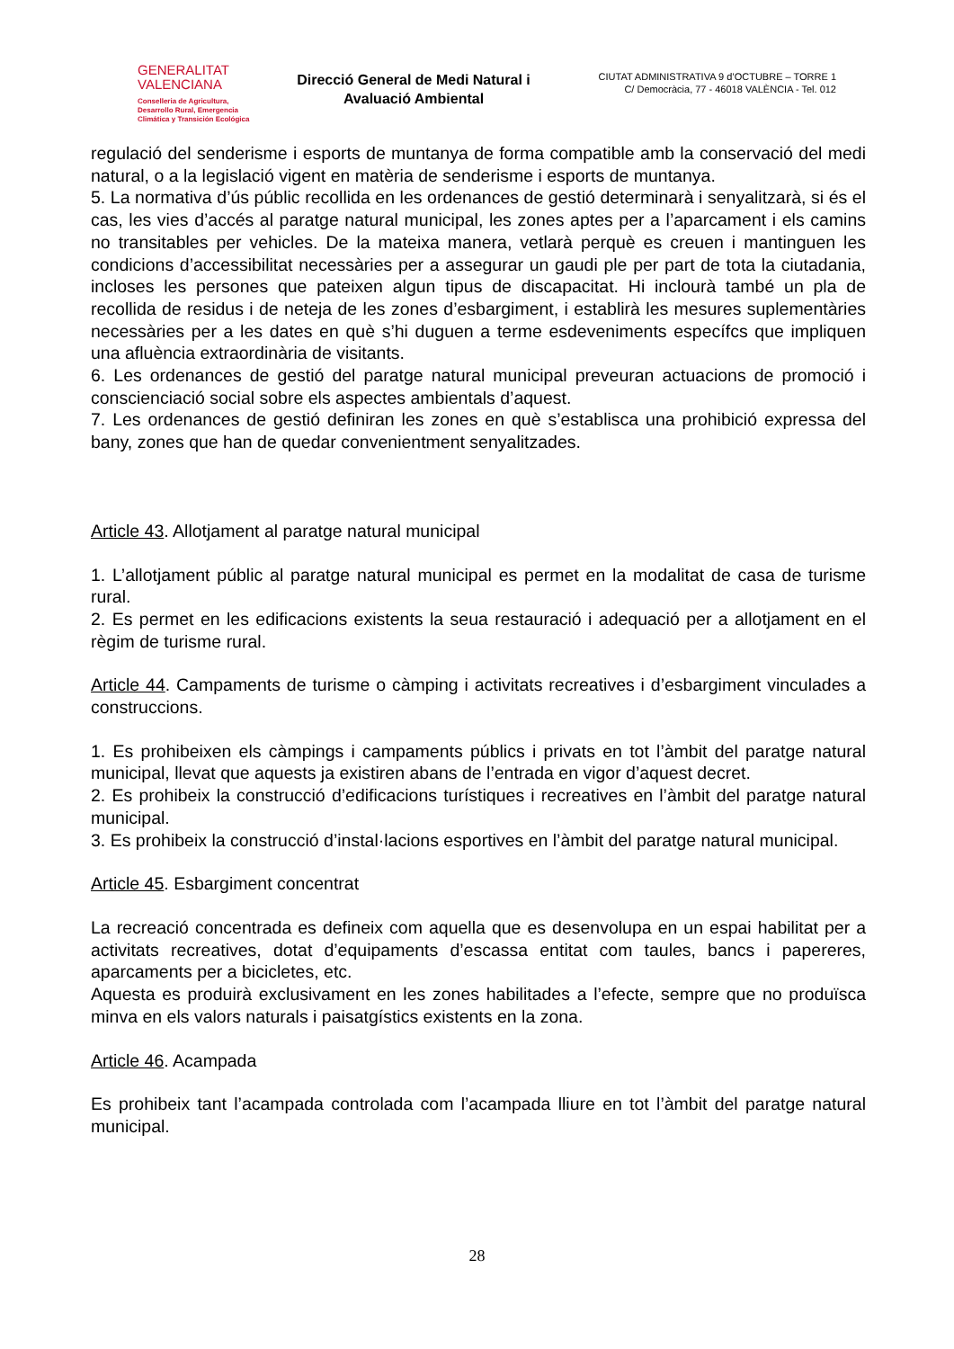GENERALITAT
VALENCIANA
Conselleria de Agricultura,
Desarrollo Rural, Emergencia
Climática y Transición Ecológica
Direcció General de Medi Natural i
Avaluació Ambiental
CIUTAT ADMINISTRATIVA 9 d’OCTUBRE – TORRE 1
C/ Democràcia, 77 - 46018 VALÈNCIA - Tel. 012
regulació del senderisme i esports de muntanya de forma compatible amb la conservació del medi natural, o a la legislació vigent en matèria de senderisme i esports de muntanya.
5. La normativa d’ús públic recollida en les ordenances de gestió determinarà i senyalitzarà, si és el cas, les vies d’accés al paratge natural municipal, les zones aptes per a l’aparcament i els camins no transitables per vehicles. De la mateixa manera, vetlarà perquè es creuen i mantinguen les condicions d’accessibilitat necessàries per a assegurar un gaudi ple per part de tota la ciutadania, incloses les persones que pateixen algun tipus de discapacitat. Hi inclourà també un pla de recollida de residus i de neteja de les zones d’esbargiment, i establirà les mesures suplementàries necessàries per a les dates en què s’hi duguen a terme esdeveniments específcs que impliquen una afluència extraordinària de visitants.
6. Les ordenances de gestió del paratge natural municipal preveuran actuacions de promoció i conscienciació social sobre els aspectes ambientals d’aquest.
7. Les ordenances de gestió definiran les zones en què s’establisca una prohibició expressa del bany, zones que han de quedar convenientment senyalitzades.
Article 43. Allotjament al paratge natural municipal
1. L’allotjament públic al paratge natural municipal es permet en la modalitat de casa de turisme rural.
2. Es permet en les edificacions existents la seua restauració i adequació per a allotjament en el règim de turisme rural.
Article 44. Campaments de turisme o càmping i activitats recreatives i d’esbargiment vinculades a construccions.
1. Es prohibeixen els càmpings i campaments públics i privats en tot l’àmbit del paratge natural municipal, llevat que aquests ja existiren abans de l’entrada en vigor d’aquest decret.
2. Es prohibeix la construcció d’edificacions turístiques i recreatives en l’àmbit del paratge natural municipal.
3. Es prohibeix la construcció d’instal·lacions esportives en l’àmbit del paratge natural municipal.
Article 45. Esbargiment concentrat
La recreació concentrada es defineix com aquella que es desenvolupa en un espai habilitat per a activitats recreatives, dotat d’equipaments d’escassa entitat com taules, bancs i papereres, aparcaments per a bicicletes, etc.
Aquesta es produirà exclusivament en les zones habilitades a l’efecte, sempre que no produïsca minva en els valors naturals i paisatgístics existents en la zona.
Article 46. Acampada
Es prohibeix tant l’acampada controlada com l’acampada lliure en tot l’àmbit del paratge natural municipal.
28